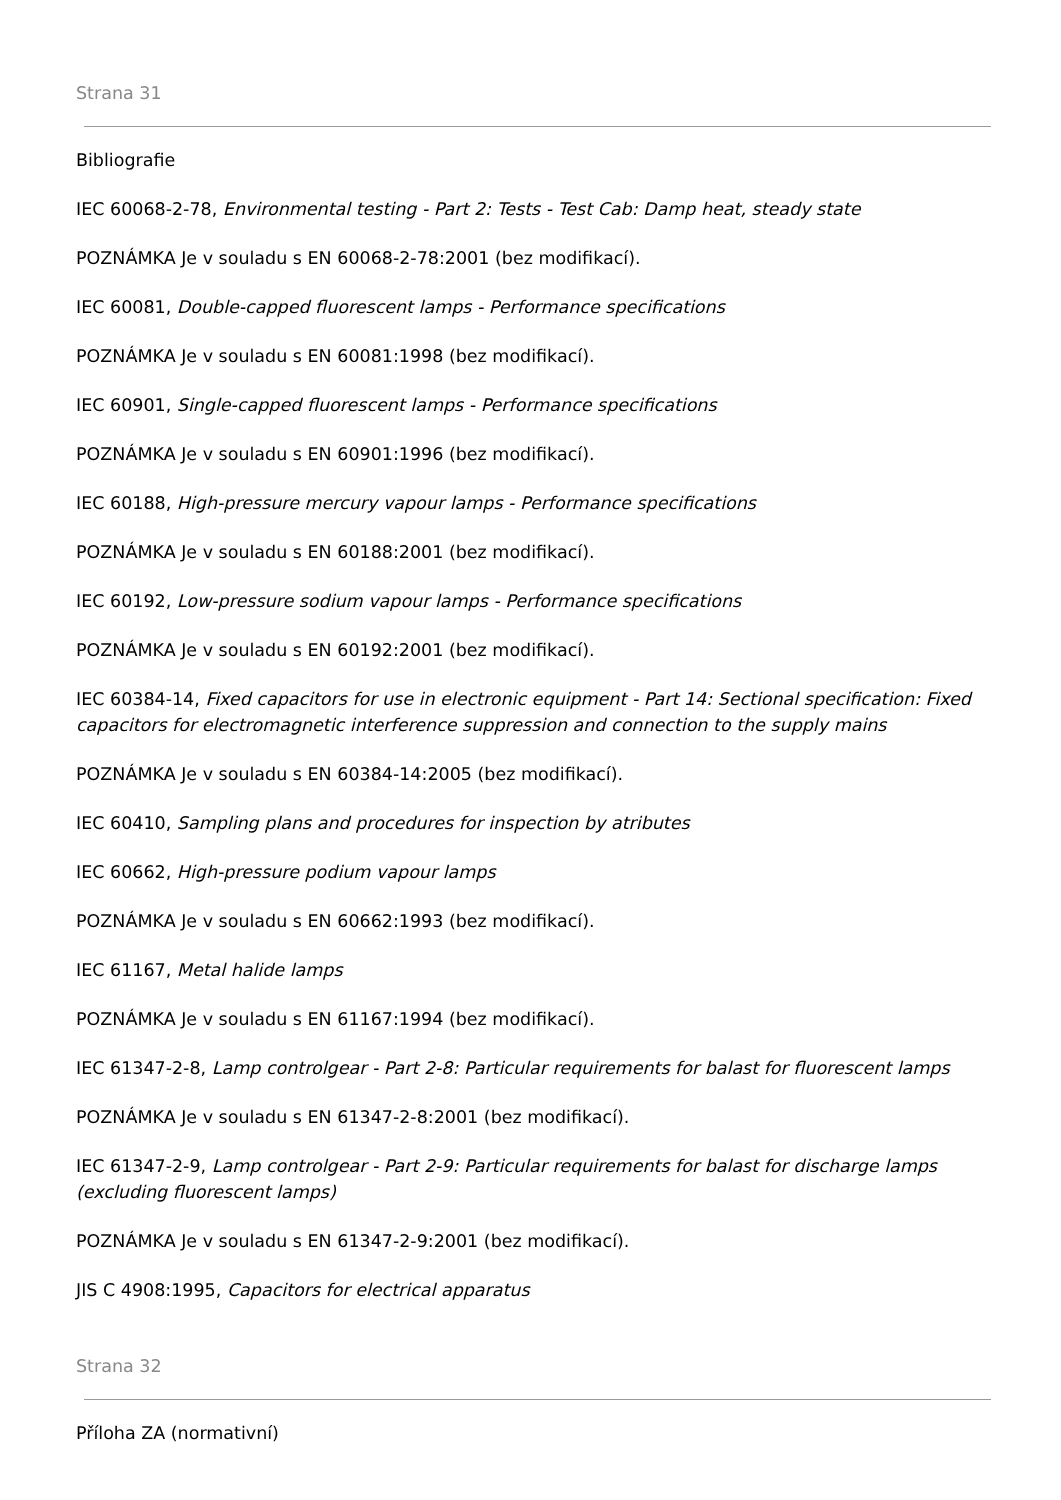Strana 31
Bibliografie
IEC 60068-2-78, Environmental testing - Part 2: Tests - Test Cab: Damp heat, steady state
POZNÁMKA Je v souladu s EN 60068-2-78:2001 (bez modifikací).
IEC 60081, Double-capped fluorescent lamps - Performance specifications
POZNÁMKA Je v souladu s EN 60081:1998 (bez modifikací).
IEC 60901, Single-capped fluorescent lamps - Performance specifications
POZNÁMKA Je v souladu s EN 60901:1996 (bez modifikací).
IEC 60188, High-pressure mercury vapour lamps - Performance specifications
POZNÁMKA Je v souladu s EN 60188:2001 (bez modifikací).
IEC 60192, Low-pressure sodium vapour lamps - Performance specifications
POZNÁMKA Je v souladu s EN 60192:2001 (bez modifikací).
IEC 60384-14, Fixed capacitors for use in electronic equipment - Part 14: Sectional specification: Fixed capacitors for electromagnetic interference suppression and connection to the supply mains
POZNÁMKA Je v souladu s EN 60384-14:2005 (bez modifikací).
IEC 60410, Sampling plans and procedures for inspection by atributes
IEC 60662, High-pressure podium vapour lamps
POZNÁMKA Je v souladu s EN 60662:1993 (bez modifikací).
IEC 61167, Metal halide lamps
POZNÁMKA Je v souladu s EN 61167:1994 (bez modifikací).
IEC 61347-2-8, Lamp controlgear - Part 2-8: Particular requirements for balast for fluorescent lamps
POZNÁMKA Je v souladu s EN 61347-2-8:2001 (bez modifikací).
IEC 61347-2-9, Lamp controlgear - Part 2-9: Particular requirements for balast for discharge lamps (excluding fluorescent lamps)
POZNÁMKA Je v souladu s EN 61347-2-9:2001 (bez modifikací).
JIS C 4908:1995, Capacitors for electrical apparatus
Strana 32
Příloha ZA (normativní)